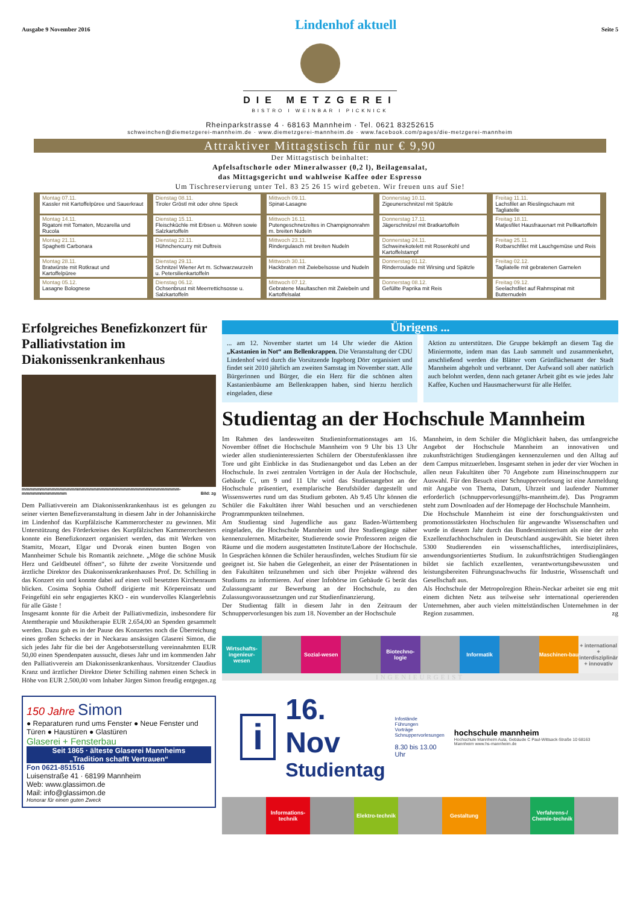Ausgabe 9 November 2016 Lindenhof aktuell Seite 5
DIE METZGEREI
BISTRO I WEINBAR I PICKNICK
Rheinparkstrasse 4 · 68163 Mannheim · Tel. 0621 83252615
schweinchen@diemetzgerei-mannheim.de · www.diemetzgerei-mannheim.de · www.facebook.com/pages/die-metzgerei-mannheim
Attraktiver Mittagstisch für nur € 9,90
Der Mittagstisch beinhaltet:
Apfelsaftschorle oder Mineralwasser (0,2 l), Beilagensalat,
das Mittagsgericht und wahlweise Kaffee oder Espresso
Um Tischreservierung unter Tel. 83 25 26 15 wird gebeten. Wir freuen uns auf Sie!
| Montag 07.11. Kassler mit Kartoffelpüree und Sauerkraut | Dienstag 08.11. Tiroler Gröstl mit oder ohne Speck | Mittwoch 09.11. Spinat-Lasagne | Donnerstag 10.11. Zigeunerschnitzel mit Spätzle | Freitag 11.11. Lachsfilet an Rieslingschaum mit Tagliatelle |
| Montag 14.11. Rigatoni mit Tomaten, Mozarella und Rucola | Dienstag 15.11. Fleischküchle mit Erbsen u. Möhren sowie Salzkartoffeln | Mittwoch 16.11. Putengeschnetzeltes in Champignonrahm m. breiten Nudeln | Donnerstag 17.11. Jägerschnitzel mit Bratkartoffeln | Freitag 18.11. Matjesfilet Hausfrauenart mit Pellkartoffeln |
| Montag 21.11. Spaghetti Carbonara | Dienstag 22.11. Hühnchencurry mit Duftreis | Mittwoch 23.11. Rindergulasch mit breiten Nudeln | Donnerstag 24.11. Schweinekotelett mit Rosenkohl und Kartoffelstampf | Freitag 25.11. Rotbarschfilet mit Lauchgemüse und Reis |
| Montag 28.11. Bratwürste mit Rotkraut und Kartoffelpüree | Dienstag 29.11. Schnitzel Wiener Art m. Schwarzwurzeln u. Petersilienkartoffeln | Mittwoch 30.11. Hackbraten mit Zwiebelsosse und Nudeln | Donnerstag 01.12. Rinderroulade mit Wirsing und Spätzle | Freitag 02.12. Tagliatelle mit gebratenen Garnelen |
| Montag 05.12. Lasagne Bolognese | Dienstag 06.12. Ochsenbrust mit Meerrettichsosse u. Salzkartoffeln | Mittwoch 07.12. Gebratene Maultaschen mit Zwiebeln und Kartoffelsalat | Donnerstag 08.12. Gefüllte Paprika mit Reis | Freitag 09.12. Seelachsfilet auf Rahmspinat mit Butternudeln |
Erfolgreiches Benefizkonzert für Palliativstation im Diakonissenkrankenhaus
mmmmmmmmmmmmmmmmmmmmmmmmmmmmmmmmmmmmmmmmmm- mmmmmmmmmmmm Bild: zg
Dem Palliativverein am Diakonissenkrankenhaus ist es gelungen zu seiner vierten Benefizveranstaltung in diesem Jahr in der Johanniskirche im Lindenhof das Kurpfälzische Kammerorchester zu gewinnen. Mit Unterstützung des Förderkreises des Kurpfälzischen Kammerorchesters konnte ein Benefizkonzert organisiert werden, das mit Werken von Stamitz, Mozart, Elgar und Dvorak einen bunten Bogen von Mannheimer Schule bis Romantik zeichnete. „Möge die schöne Musik Herz und Geldbeutel öffnen“, so führte der zweite Vorsitzende und ärztliche Direktor des Diakonissenkrankenhauses Prof. Dr. Schilling in das Konzert ein und konnte dabei auf einen voll besetzten Kirchenraum blicken. Cosima Sophia Osthoff dirigierte mit Körpereinsatz und Feingefühl ein sehr engagiertes KKO - ein wundervolles Klangerlebnis für alle Gäste !
Insgesamt konnte für die Arbeit der Palliativmedizin, insbesondere für Atemtherapie und Musiktherapie EUR 2.654,00 an Spenden gesammelt werden. Dazu gab es in der Pause des Konzertes noch die Überreichung eines großen Schecks der in Neckarau ansässigen Glaserei Simon, die sich jedes Jahr für die bei der Angebotserstellung vereinnahmten EUR 50,00 einen Spendenpaten aussucht, dieses Jahr und im kommenden Jahr den Palliativverein am Diakonissenkrankenhaus. Vorsitzender Claudius Kranz und ärztlicher Direktor Dieter Schilling nahmen einen Scheck in Höhe von EUR 2.500,00 vom Inhaber Jürgen Simon freudig entgegen. zg
150 Jahre Simon
● Reparaturen rund ums Fenster ● Neue Fenster und Türen ● Haustüren ● Glastüren
Glaserei + Fensterbau
Seit 1865 · älteste Glaserei Mannheims
„Tradition schafft Vertrauen“
Fon 0621-851516
Luisenstraße 41 · 68199 Mannheim
Web: www.glassimon.de
Mail: info@glassimon.de
Honorar für einen guten Zweck
Übrigens ...
... am 12. November startet um 14 Uhr wieder die Aktion „Kastanien in Not“ am Bellenkrappen. Die Veranstaltung der CDU Lindenhof wird durch die Vorsitzende Ingeborg Dörr organisiert und findet seit 2010 jährlich am zweiten Samstag im November statt. Alle Bürgerinnen und Bürger, die ein Herz für die schönen alten Kastanienbäume am Bellenkrappen haben, sind hierzu herzlich eingeladen, diese
Aktion zu unterstützen. Die Gruppe bekämpft an diesem Tag die Miniermotte, indem man das Laub sammelt und zusammenkehrt, anschließend werden die Blätter vom Grünflächenamt der Stadt Mannheim abgeholt und verbrannt. Der Aufwand soll aber natürlich auch belohnt werden, denn nach getaner Arbeit gibt es wie jedes Jahr Kaffee, Kuchen und Hausmacherwurst für alle Helfer.
Studientag an der Hochschule Mannheim
Im Rahmen des landesweiten Studieninformationstages am 16. November öffnet die Hochschule Mannheim von 9 Uhr bis 13 Uhr wieder allen studieninteressierten Schülern der Oberstufenklassen ihre Tore und gibt Einblicke in das Studienangebot und das Leben an der Hochschule. In zwei zentralen Vorträgen in der Aula der Hochschule, Gebäude C, um 9 und 11 Uhr wird das Studienangebot an der Hochschule präsentiert, exemplarische Berufsbilder dargestellt und Wissenswertes rund um das Studium geboten. Ab 9.45 Uhr können die Schüler die Fakultäten ihrer Wahl besuchen und an verschiedenen Programmpunkten teilnehmen.
Am Studientag sind Jugendliche aus ganz Baden-Württemberg eingeladen, die Hochschule Mannheim und ihre Studiengänge näher kennenzulernen. Mitarbeiter, Studierende sowie Professoren zeigen die Räume und die modern ausgestatteten Institute/Labore der Hochschule. In Gesprächen können die Schüler herausfinden, welches Studium für sie geeignet ist. Sie haben die Gelegenheit, an einer der Präsentationen in den Fakultäten teilzunehmen und sich über Projekte während des Studiums zu informieren. Auf einer Infobörse im Gebäude G berät das Zulassungsamt zur Bewerbung an der Hochschule, zu den Zulassungsvoraussetzungen und zur Studienfinanzierung.
Der Studientag fällt in diesem Jahr in den Zeitraum der Schnuppervorlesungen bis zum 18. November an der Hochschule
Mannheim, in dem Schüler die Möglichkeit haben, das umfangreiche Angebot der Hochschule Mannheim an innovativen und zukunftsträchtigen Studiengängen kennenzulernen und den Alltag auf dem Campus mitzuerleben. Insgesamt stehen in jeder der vier Wochen in allen neun Fakultäten über 70 Angebote zum Hineinschnuppern zur Auswahl. Für den Besuch einer Schnuppervorlesung ist eine Anmeldung mit Angabe von Thema, Datum, Uhrzeit und laufender Nummer erforderlich (schnuppervorlesung@hs-mannheim.de). Das Programm steht zum Downloaden auf der Homepage der Hochschule Mannheim.
Die Hochschule Mannheim ist eine der forschungsaktivsten und promotionsstärksten Hochschulen für angewandte Wissenschaften und wurde in diesem Jahr durch das Bundesministerium als eine der zehn Exzellenzfachhochschulen in Deutschland ausgewählt. Sie bietet ihren 5300 Studierenden ein wissenschaftliches, interdisziplinäres, anwendungsorientiertes Studium. In zukunftsträchtigen Studiengängen bildet sie fachlich exzellenten, verantwortungsbewussten und leistungsbereiten Führungsnachwuchs für Industrie, Wissenschaft und Gesellschaft aus.
Als Hochschule der Metropolregion Rhein-Neckar arbeitet sie eng mit einem dichten Netz aus teilweise sehr international operierenden Unternehmen, aber auch vielen mittelständischen Unternehmen in der Region zusammen. zg
Wirtschafts-ingenieur-wesen Sozial-wesen Biotechno-logie Informatik Maschinen-bau + international + interdisziplinär + innovativ
INGENIEURGEIST
i
16. Nov
Studientag
Infostände
Führungen
Vorträge
Schnuppervorlesungen
8.30 bis 13.00 Uhr
hochschule mannheim
Hochschule Mannheim Aula, Gebäude C Paul-Wittsack-Straße 10 68163 Mannheim www.hs-mannheim.de
Informations-technik Elektro-technik Gestaltung Verfahrens-/ Chemie-technik